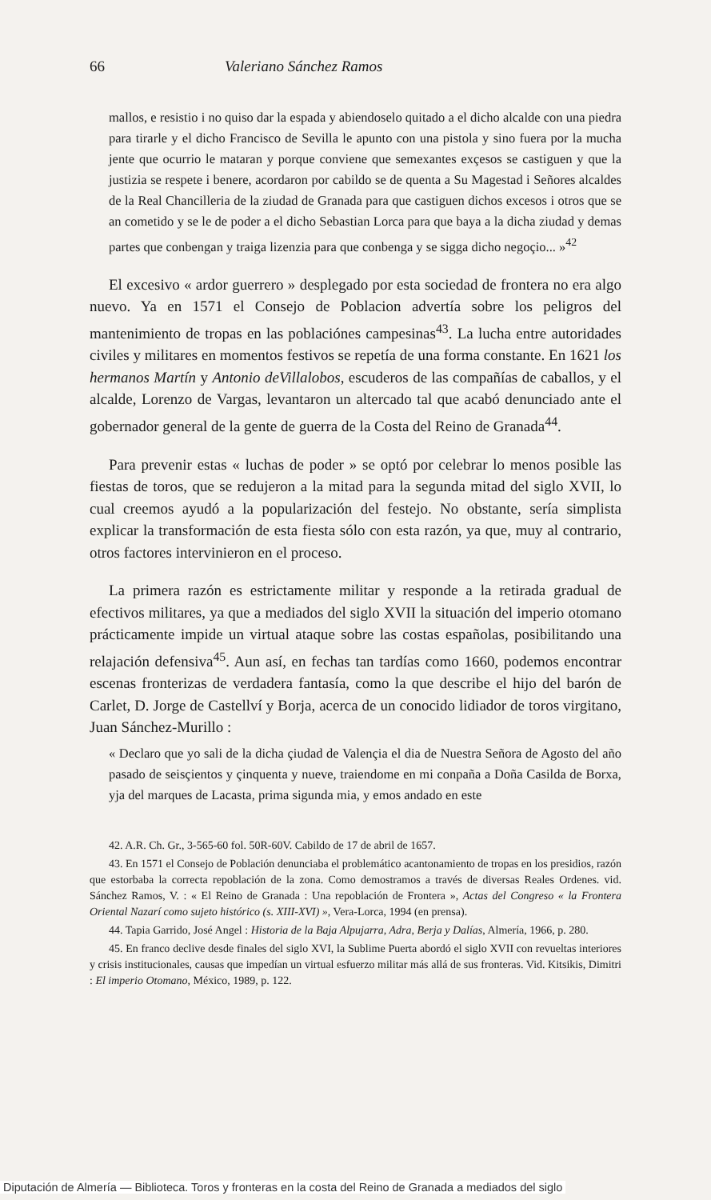66 Valeriano Sánchez Ramos
mallos, e resistio i no quiso dar la espada y abiendoselo quitado a el dicho alcalde con una piedra para tirarle y el dicho Francisco de Sevilla le apunto con una pistola y sino fuera por la mucha jente que ocurrio le mataran y porque conviene que semexantes exçesos se castiguen y que la justizia se respete i benere, acordaron por cabildo se de quenta a Su Magestad i Señores alcaldes de la Real Chancilleria de la ziudad de Granada para que castiguen dichos excesos i otros que se an cometido y se le de poder a el dicho Sebastian Lorca para que baya a la dicha ziudad y demas partes que conbengan y traiga lizenzia para que conbenga y se sigga dicho negoçio... »<sup>42</sup>
El excesivo « ardor guerrero » desplegado por esta sociedad de frontera no era algo nuevo. Ya en 1571 el Consejo de Poblacion advertía sobre los peligros del mantenimiento de tropas en las poblaciónes campesinas<sup>43</sup>. La lucha entre autoridades civiles y militares en momentos festivos se repetía de una forma constante. En 1621 los hermanos Martín y Antonio deVillalobos, escuderos de las compañías de caballos, y el alcalde, Lorenzo de Vargas, levantaron un altercado tal que acabó denunciado ante el gobernador general de la gente de guerra de la Costa del Reino de Granada<sup>44</sup>.
Para prevenir estas « luchas de poder » se optó por celebrar lo menos posible las fiestas de toros, que se redujeron a la mitad para la segunda mitad del siglo XVII, lo cual creemos ayudó a la popularización del festejo. No obstante, sería simplista explicar la transformación de esta fiesta sólo con esta razón, ya que, muy al contrario, otros factores intervinieron en el proceso.
La primera razón es estrictamente militar y responde a la retirada gradual de efectivos militares, ya que a mediados del siglo XVII la situación del imperio otomano prácticamente impide un virtual ataque sobre las costas españolas, posibilitando una relajación defensiva<sup>45</sup>. Aun así, en fechas tan tardías como 1660, podemos encontrar escenas fronterizas de verdadera fantasía, como la que describe el hijo del barón de Carlet, D. Jorge de Castellví y Borja, acerca de un conocido lidiador de toros virgitano, Juan Sánchez-Murillo :
« Declaro que yo sali de la dicha çiudad de Valençia el dia de Nuestra Señora de Agosto del año pasado de seisçientos y çinquenta y nueve, traiendome en mi conpaña a Doña Casilda de Borxa, yja del marques de Lacasta, prima sigunda mia, y emos andado en este
42. A.R. Ch. Gr., 3-565-60 fol. 50R-60V. Cabildo de 17 de abril de 1657.
43. En 1571 el Consejo de Población denunciaba el problemático acantonamiento de tropas en los presidios, razón que estorbaba la correcta repoblación de la zona. Como demostramos a través de diversas Reales Ordenes. vid. Sánchez Ramos, V. : « El Reino de Granada : Una repoblación de Frontera », Actas del Congreso « la Frontera Oriental Nazarí como sujeto histórico (s. XIII-XVI) », Vera-Lorca, 1994 (en prensa).
44. Tapia Garrido, José Angel : Historia de la Baja Alpujarra, Adra, Berja y Dalías, Almería, 1966, p. 280.
45. En franco declive desde finales del siglo XVI, la Sublime Puerta abordó el siglo XVII con revueltas interiores y crisis institucionales, causas que impedían un virtual esfuerzo militar más allá de sus fronteras. Vid. Kitsikis, Dimitri : El imperio Otomano, México, 1989, p. 122.
Diputación de Almería — Biblioteca. Toros y fronteras en la costa del Reino de Granada a mediados del siglo